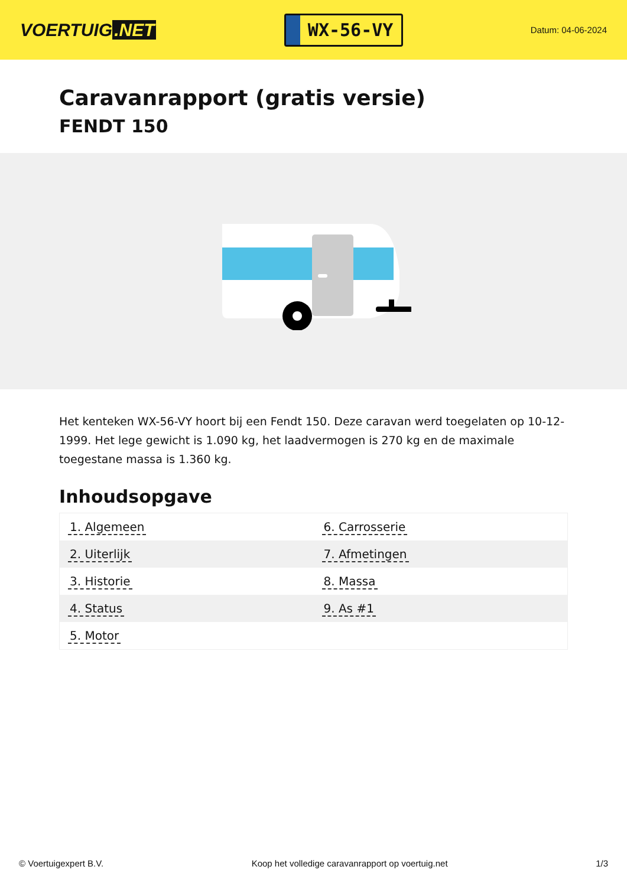VOERTUIG.NET
WX-56-VY
Datum: 04-06-2024
Caravanrapport (gratis versie)
FENDT 150
Het kenteken WX-56-VY hoort bij een Fendt 150. Deze caravan werd toegelaten op 10-12-1999. Het lege gewicht is 1.090 kg, het laadvermogen is 270 kg en de maximale toegestane massa is 1.360 kg.
Inhoudsopgave
| 1. Algemeen | 6. Carrosserie |
| 2. Uiterlijk | 7. Afmetingen |
| 3. Historie | 8. Massa |
| 4. Status | 9. As #1 |
| 5. Motor | |
© Voertuigexpert B.V. Koop het volledige caravanrapport op voertuig.net 1/3